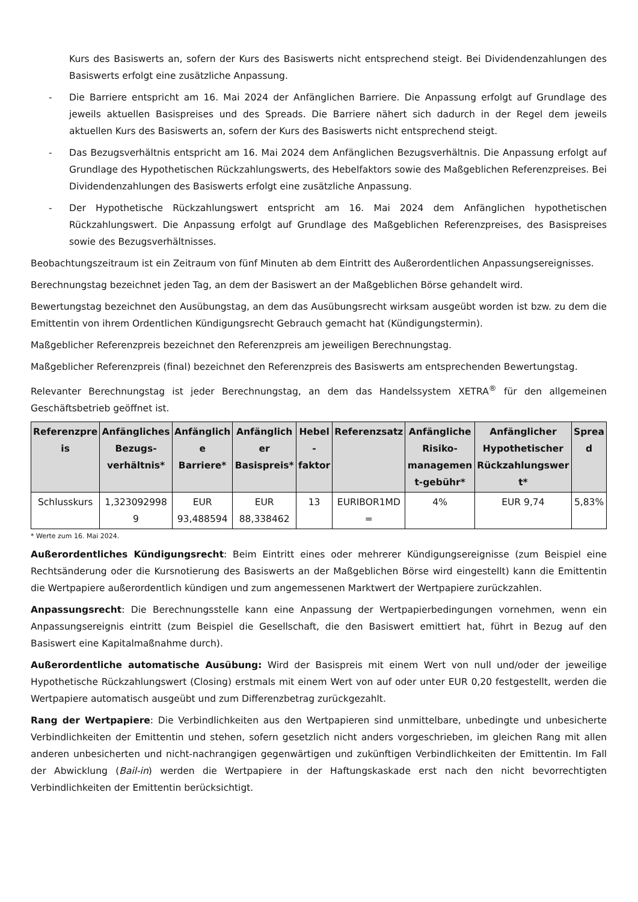Kurs des Basiswerts an, sofern der Kurs des Basiswerts nicht entsprechend steigt. Bei Dividendenzahlungen des Basiswerts erfolgt eine zusätzliche Anpassung.
- Die Barriere entspricht am 16. Mai 2024 der Anfänglichen Barriere. Die Anpassung erfolgt auf Grundlage des jeweils aktuellen Basispreises und des Spreads. Die Barriere nähert sich dadurch in der Regel dem jeweils aktuellen Kurs des Basiswerts an, sofern der Kurs des Basiswerts nicht entsprechend steigt.
- Das Bezugsverhältnis entspricht am 16. Mai 2024 dem Anfänglichen Bezugsverhältnis. Die Anpassung erfolgt auf Grundlage des Hypothetischen Rückzahlungswerts, des Hebelfaktors sowie des Maßgeblichen Referenzpreises. Bei Dividendenzahlungen des Basiswerts erfolgt eine zusätzliche Anpassung.
- Der Hypothetische Rückzahlungswert entspricht am 16. Mai 2024 dem Anfänglichen hypothetischen Rückzahlungswert. Die Anpassung erfolgt auf Grundlage des Maßgeblichen Referenzpreises, des Basispreises sowie des Bezugsverhältnisses.
Beobachtungszeitraum ist ein Zeitraum von fünf Minuten ab dem Eintritt des Außerordentlichen Anpassungsereignisses.
Berechnungstag bezeichnet jeden Tag, an dem der Basiswert an der Maßgeblichen Börse gehandelt wird.
Bewertungstag bezeichnet den Ausübungstag, an dem das Ausübungsrecht wirksam ausgeübt worden ist bzw. zu dem die Emittentin von ihrem Ordentlichen Kündigungsrecht Gebrauch gemacht hat (Kündigungstermin).
Maßgeblicher Referenzpreis bezeichnet den Referenzpreis am jeweiligen Berechnungstag.
Maßgeblicher Referenzpreis (final) bezeichnet den Referenzpreis des Basiswerts am entsprechenden Bewertungstag.
Relevanter Berechnungstag ist jeder Berechnungstag, an dem das Handelssystem XETRA<sup>®</sup> für den allgemeinen Geschäftsbetrieb geöffnet ist.
| Referenzpre is | Anfängliches Bezugs-verhältnis* | Anfänglich e Barriere* | Anfänglich er Basispreis* | Hebel -faktor | Referenzsatz | Anfängliche Risiko-managemen t-gebühr* | Anfänglicher Hypothetischer Rückzahlungswer t* | Sprea d |
| --- | --- | --- | --- | --- | --- | --- | --- | --- |
| Schlusskurs | 1,323092998 9 | EUR 93,488594 | EUR 88,338462 | 13 | EURIBOR1MD = | 4% | EUR 9,74 | 5,83% |
* Werte zum 16. Mai 2024.
Außerordentliches Kündigungsrecht: Beim Eintritt eines oder mehrerer Kündigungsereignisse (zum Beispiel eine Rechtsänderung oder die Kursnotierung des Basiswerts an der Maßgeblichen Börse wird eingestellt) kann die Emittentin die Wertpapiere außerordentlich kündigen und zum angemessenen Marktwert der Wertpapiere zurückzahlen.
Anpassungsrecht: Die Berechnungsstelle kann eine Anpassung der Wertpapierbedingungen vornehmen, wenn ein Anpassungsereignis eintritt (zum Beispiel die Gesellschaft, die den Basiswert emittiert hat, führt in Bezug auf den Basiswert eine Kapitalmaßnahme durch).
Außerordentliche automatische Ausübung: Wird der Basispreis mit einem Wert von null und/oder der jeweilige Hypothetische Rückzahlungswert (Closing) erstmals mit einem Wert von auf oder unter EUR 0,20 festgestellt, werden die Wertpapiere automatisch ausgeübt und zum Differenzbetrag zurückgezahlt.
Rang der Wertpapiere: Die Verbindlichkeiten aus den Wertpapieren sind unmittelbare, unbedingte und unbesicherte Verbindlichkeiten der Emittentin und stehen, sofern gesetzlich nicht anders vorgeschrieben, im gleichen Rang mit allen anderen unbesicherten und nicht-nachrangigen gegenwärtigen und zukünftigen Verbindlichkeiten der Emittentin. Im Fall der Abwicklung (Bail-in) werden die Wertpapiere in der Haftungskaskade erst nach den nicht bevorrechtigten Verbindlichkeiten der Emittentin berücksichtigt.